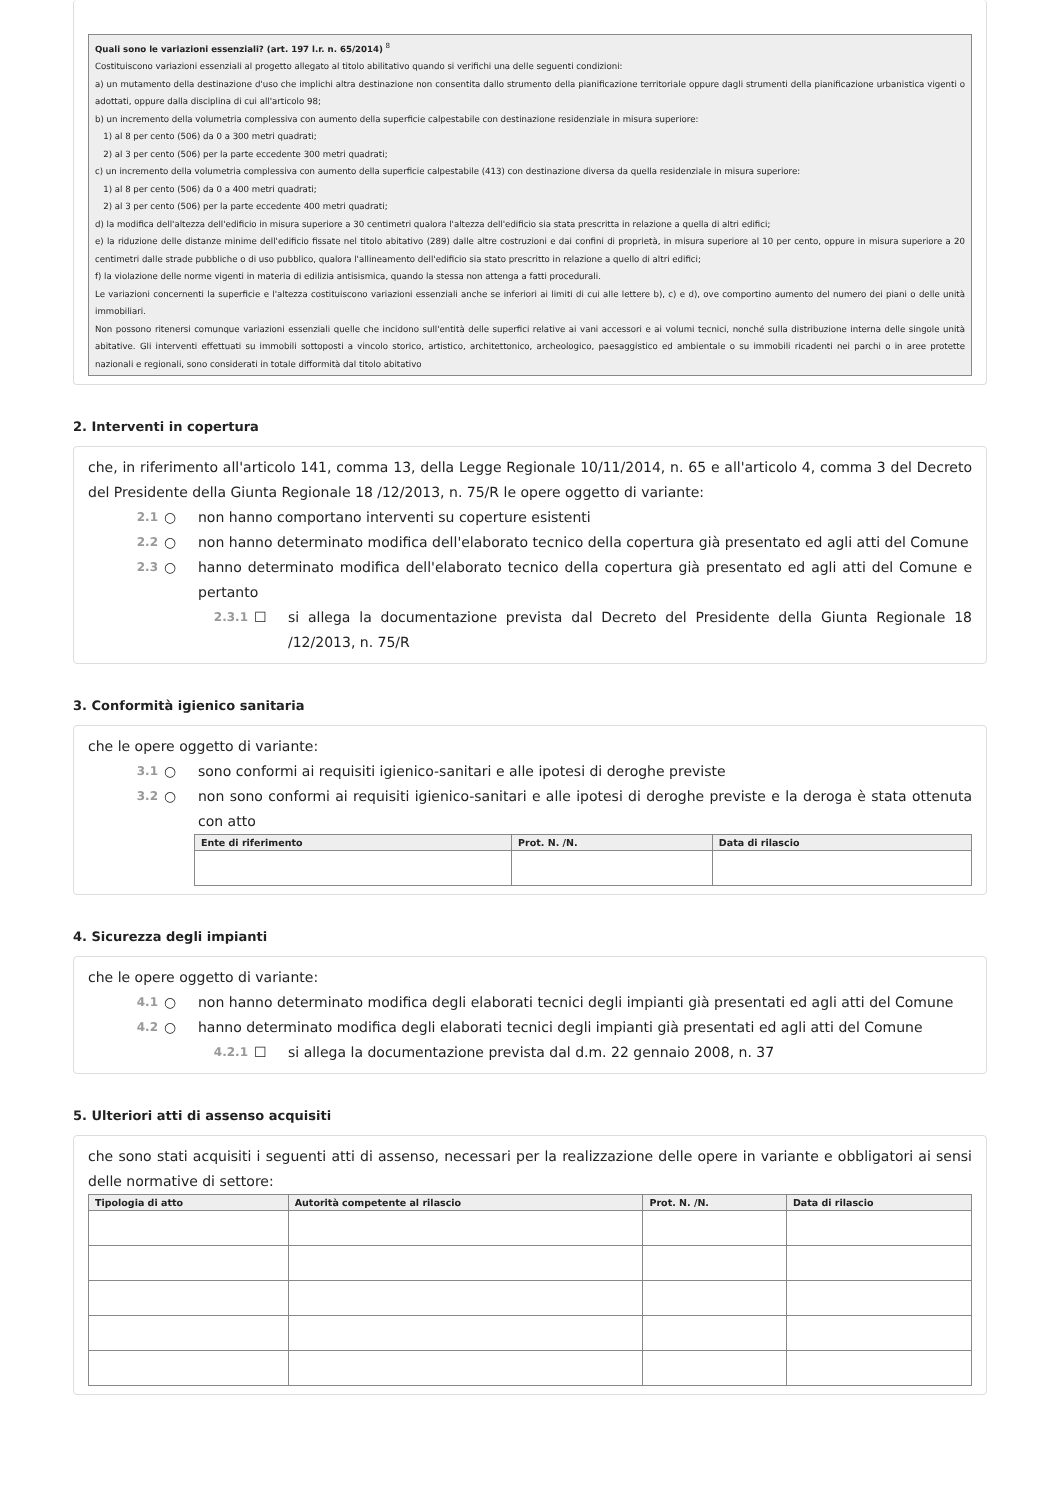Quali sono le variazioni essenziali? (art. 197 l.r. n. 65/2014) <sup>8</sup>
Costituiscono variazioni essenziali al progetto allegato al titolo abilitativo quando si verifichi una delle seguenti condizioni:
a) un mutamento della destinazione d'uso che implichi altra destinazione non consentita dallo strumento della pianificazione territoriale oppure dagli strumenti della pianificazione urbanistica vigenti o adottati, oppure dalla disciplina di cui all'articolo 98;
b) un incremento della volumetria complessiva con aumento della superficie calpestabile con destinazione residenziale in misura superiore:
1) al 8 per cento (506) da 0 a 300 metri quadrati;
2) al 3 per cento (506) per la parte eccedente 300 metri quadrati;
c) un incremento della volumetria complessiva con aumento della superficie calpestabile (413) con destinazione diversa da quella residenziale in misura superiore:
1) al 8 per cento (506) da 0 a 400 metri quadrati;
2) al 3 per cento (506) per la parte eccedente 400 metri quadrati;
d) la modifica dell'altezza dell'edificio in misura superiore a 30 centimetri qualora l'altezza dell'edificio sia stata prescritta in relazione a quella di altri edifici;
e) la riduzione delle distanze minime dell'edificio fissate nel titolo abitativo (289) dalle altre costruzioni e dai confini di proprietà, in misura superiore al 10 per cento, oppure in misura superiore a 20 centimetri dalle strade pubbliche o di uso pubblico, qualora l'allineamento dell'edificio sia stato prescritto in relazione a quello di altri edifici;
f) la violazione delle norme vigenti in materia di edilizia antisismica, quando la stessa non attenga a fatti procedurali.
Le variazioni concernenti la superficie e l'altezza costituiscono variazioni essenziali anche se inferiori ai limiti di cui alle lettere b), c) e d), ove comportino aumento del numero dei piani o delle unità immobiliari.
Non possono ritenersi comunque variazioni essenziali quelle che incidono sull'entità delle superfici relative ai vani accessori e ai volumi tecnici, nonché sulla distribuzione interna delle singole unità abitative. Gli interventi effettuati su immobili sottoposti a vincolo storico, artistico, architettonico, archeologico, paesaggistico ed ambientale o su immobili ricadenti nei parchi o in aree protette nazionali e regionali, sono considerati in totale difformità dal titolo abitativo
2. Interventi in copertura
che, in riferimento all'articolo 141, comma 13, della Legge Regionale 10/11/2014, n. 65 e all'articolo 4, comma 3 del Decreto del Presidente della Giunta Regionale 18 /12/2013, n. 75/R le opere oggetto di variante:
2.1 ○ non hanno comportano interventi su coperture esistenti
2.2 ○ non hanno determinato modifica dell'elaborato tecnico della copertura già presentato ed agli atti del Comune
2.3 ○ hanno determinato modifica dell'elaborato tecnico della copertura già presentato ed agli atti del Comune e pertanto
2.3.1 ☐ si allega la documentazione prevista dal Decreto del Presidente della Giunta Regionale 18 /12/2013, n. 75/R
3. Conformità igienico sanitaria
che le opere oggetto di variante:
3.1 ○ sono conformi ai requisiti igienico-sanitari e alle ipotesi di deroghe previste
3.2 ○ non sono conformi ai requisiti igienico-sanitari e alle ipotesi di deroghe previste e la deroga è stata ottenuta con atto
| Ente di riferimento | Prot. N. /N. | Data di rilascio |
| --- | --- | --- |
4. Sicurezza degli impianti
che le opere oggetto di variante:
4.1 ○ non hanno determinato modifica degli elaborati tecnici degli impianti già presentati ed agli atti del Comune
4.2 ○ hanno determinato modifica degli elaborati tecnici degli impianti già presentati ed agli atti del Comune
4.2.1 ☐ si allega la documentazione prevista dal d.m. 22 gennaio 2008, n. 37
5. Ulteriori atti di assenso acquisiti
che sono stati acquisiti i seguenti atti di assenso, necessari per la realizzazione delle opere in variante e obbligatori ai sensi delle normative di settore:
| Tipologia di atto | Autorità competente al rilascio | Prot. N. /N. | Data di rilascio |
| --- | --- | --- | --- |